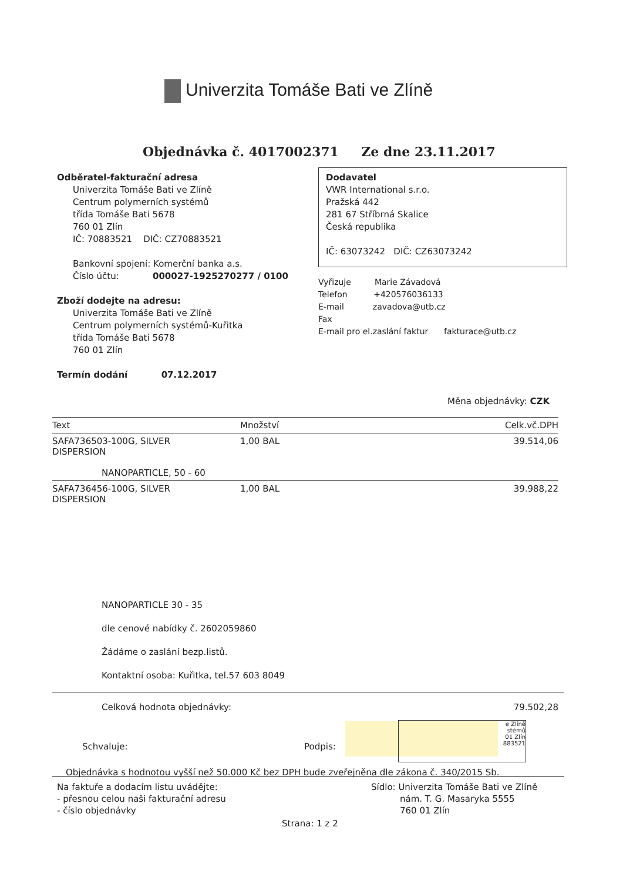Univerzita Tomáše Bati ve Zlíně
Objednávka č. 4017002371 Ze dne 23.11.2017
Odběratel-fakturační adresa
Univerzita Tomáše Bati ve Zlíně
Centrum polymerních systémů
třída Tomáše Bati 5678
760 01 Zlín
IČ: 70883521 DIČ: CZ70883521
Bankovní spojení: Komerční banka a.s.
Číslo účtu: 000027-1925270277 / 0100
Zboží dodejte na adresu:
Univerzita Tomáše Bati ve Zlíně
Centrum polymerních systémů-Kuřitka
třída Tomáše Bati 5678
760 01 Zlín
Termín dodání 07.12.2017
Dodavatel
VWR International s.r.o.
Pražská 442
281 67 Stříbrná Skalice
Česká republika
IČ: 63073242 DIČ: CZ63073242
Vyřizuje Marie Závadová
Telefon +420576036133
E-mail zavadova@utb.cz
Fax
E-mail pro el.zaslání faktur fakturace@utb.cz
Měna objednávky: CZK
| Text | Množství | Celk.vč.DPH |
| --- | --- | --- |
| SAFA736503-100G, SILVER DISPERSION NANOPARTICLE, 50 - 60 | 1,00 BAL | 39.514,06 |
| SAFA736456-100G, SILVER DISPERSION | 1,00 BAL | 39.988,22 |
NANOPARTICLE 30 - 35
dle cenové nabídky č. 2602059860
Žádáme o zaslání bezp.listů.
Kontaktní osoba: Kuřitka, tel.57 603 8049
Celková hodnota objednávky: 79.502,28
Schvaluje: Podpis:
e Zlíně
stémů
01 Zlín
883521
Objednávka s hodnotou vyšší než 50.000 Kč bez DPH bude zveřejněna dle zákona č. 340/2015 Sb.
Na faktuře a dodacím listu uvádějte:
- přesnou celou naši fakturační adresu
- číslo objednávky
Sídlo: Univerzita Tomáše Bati ve Zlíně
nám. T. G. Masaryka 5555
760 01 Zlín
Strana: 1 z 2